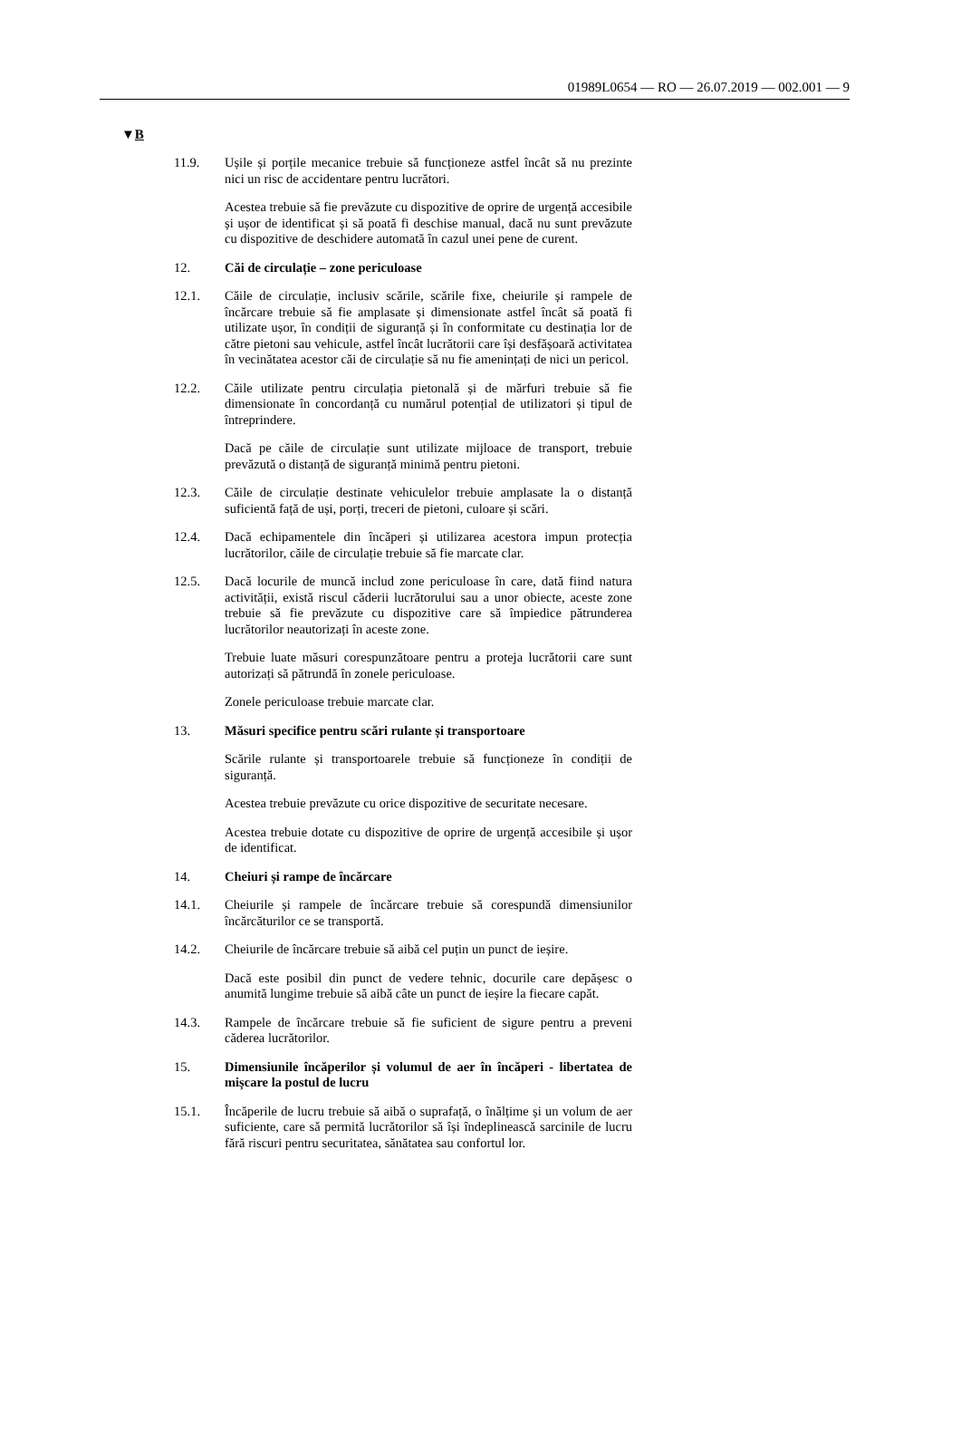01989L0654 — RO — 26.07.2019 — 002.001 — 9
▼B
11.9. Ușile și porțile mecanice trebuie să funcționeze astfel încât să nu prezinte nici un risc de accidentare pentru lucrători.
Acestea trebuie să fie prevăzute cu dispozitive de oprire de urgență accesibile și ușor de identificat și să poată fi deschise manual, dacă nu sunt prevăzute cu dispozitive de deschidere automată în cazul unei pene de curent.
12. Căi de circulație – zone periculoase
12.1. Căile de circulație, inclusiv scările, scările fixe, cheiurile și rampele de încărcare trebuie să fie amplasate și dimensionate astfel încât să poată fi utilizate ușor, în condiții de siguranță și în conformitate cu destinația lor de către pietoni sau vehicule, astfel încât lucrătorii care își desfășoară activitatea în vecinătatea acestor căi de circulație să nu fie amenințați de nici un pericol.
12.2. Căile utilizate pentru circulația pietonală și de mărfuri trebuie să fie dimensionate în concordanță cu numărul potențial de utilizatori și tipul de întreprindere.
Dacă pe căile de circulație sunt utilizate mijloace de transport, trebuie prevăzută o distanță de siguranță minimă pentru pietoni.
12.3. Căile de circulație destinate vehiculelor trebuie amplasate la o distanță suficientă față de uși, porți, treceri de pietoni, culoare și scări.
12.4. Dacă echipamentele din încăperi și utilizarea acestora impun protecția lucrătorilor, căile de circulație trebuie să fie marcate clar.
12.5. Dacă locurile de muncă includ zone periculoase în care, dată fiind natura activității, există riscul căderii lucrătorului sau a unor obiecte, aceste zone trebuie să fie prevăzute cu dispozitive care să împiedice pătrunderea lucrătorilor neautorizați în aceste zone.
Trebuie luate măsuri corespunzătoare pentru a proteja lucrătorii care sunt autorizați să pătrundă în zonele periculoase.
Zonele periculoase trebuie marcate clar.
13. Măsuri specifice pentru scări rulante și transportoare
Scările rulante și transportoarele trebuie să funcționeze în condiții de siguranță.
Acestea trebuie prevăzute cu orice dispozitive de securitate necesare.
Acestea trebuie dotate cu dispozitive de oprire de urgență accesibile și ușor de identificat.
14. Cheiuri și rampe de încărcare
14.1. Cheiurile și rampele de încărcare trebuie să corespundă dimensiunilor încărcăturilor ce se transportă.
14.2. Cheiurile de încărcare trebuie să aibă cel puțin un punct de ieșire.
Dacă este posibil din punct de vedere tehnic, docurile care depășesc o anumită lungime trebuie să aibă câte un punct de ieșire la fiecare capăt.
14.3. Rampele de încărcare trebuie să fie suficient de sigure pentru a preveni căderea lucrătorilor.
15. Dimensiunile încăperilor și volumul de aer în încăperi - libertatea de mișcare la postul de lucru
15.1. Încăperile de lucru trebuie să aibă o suprafață, o înălțime și un volum de aer suficiente, care să permită lucrătorilor să își îndeplinească sarcinile de lucru fără riscuri pentru securitatea, sănătatea sau confortul lor.